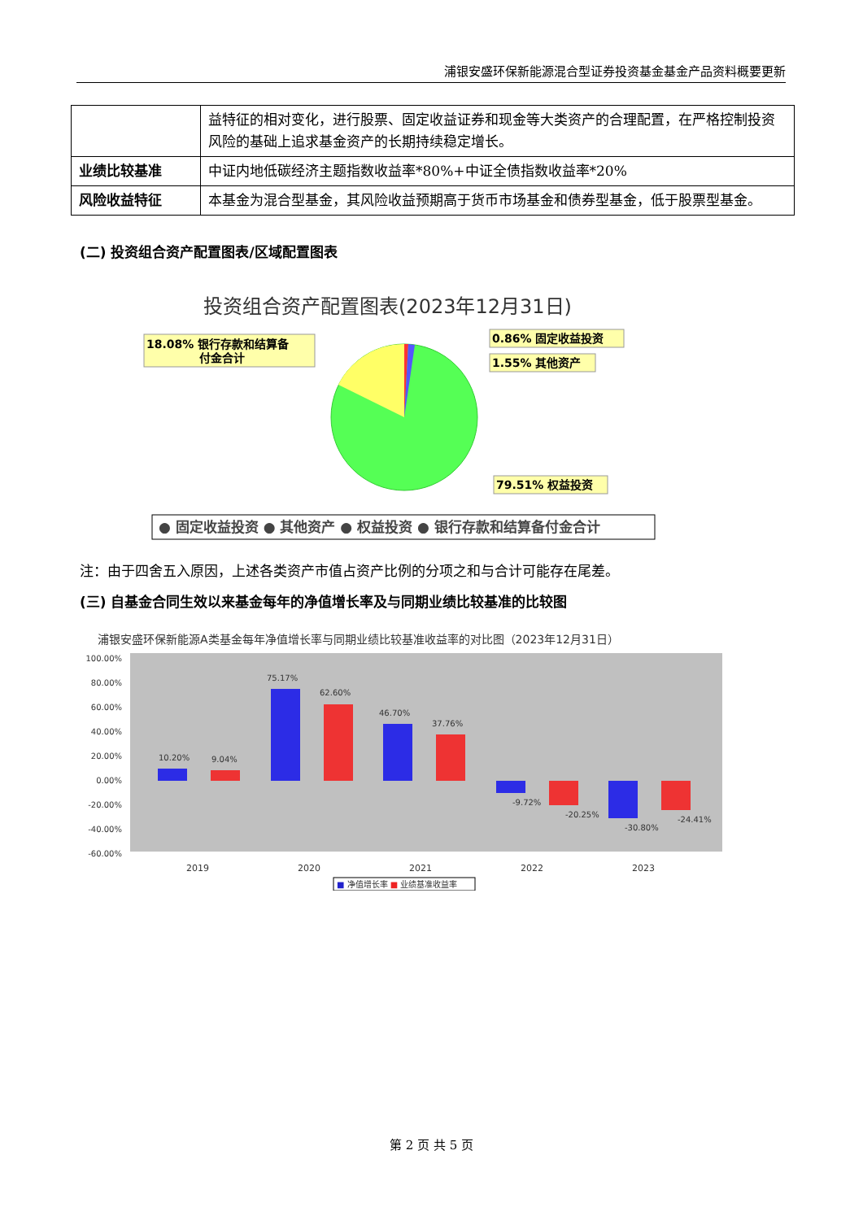浦银安盛环保新能源混合型证券投资基金基金产品资料概要更新
| | 益特征的相对变化，进行股票、固定收益证券和现金等大类资产的合理配置，在严格控制投资风险的基础上追求基金资产的长期持续稳定增长。 |
| 业绩比较基准 | 中证内地低碳经济主题指数收益率*80%+中证全债指数收益率*20% |
| 风险收益特征 | 本基金为混合型基金，其风险收益预期高于货币市场基金和债券型基金，低于股票型基金。 |
(二) 投资组合资产配置图表/区域配置图表
投资组合资产配置图表(2023年12月31日)
18.08% 银行存款和结算备
付金合计
0.86% 固定收益投资
1.55% 其他资产
79.51% 权益投资
● 固定收益投资 ● 其他资产 ● 权益投资 ● 银行存款和结算备付金合计
注：由于四舍五入原因，上述各类资产市值占资产比例的分项之和与合计可能存在尾差。
(三) 自基金合同生效以来基金每年的净值增长率及与同期业绩比较基准的比较图
浦银安盛环保新能源A类基金每年净值增长率与同期业绩比较基准收益率的对比图（2023年12月31日）
100.00%
80.00%
60.00%
40.00%
20.00%
0.00%
-20.00%
-40.00%
-60.00%
10.20%
9.04%
75.17%
62.60%
46.70%
37.76%
-9.72%
-20.25%
-30.80%
-24.41%
2019
2020
2021
2022
2023
■ 净值增长率 ■ 业绩基准收益率
第 2 页 共 5 页